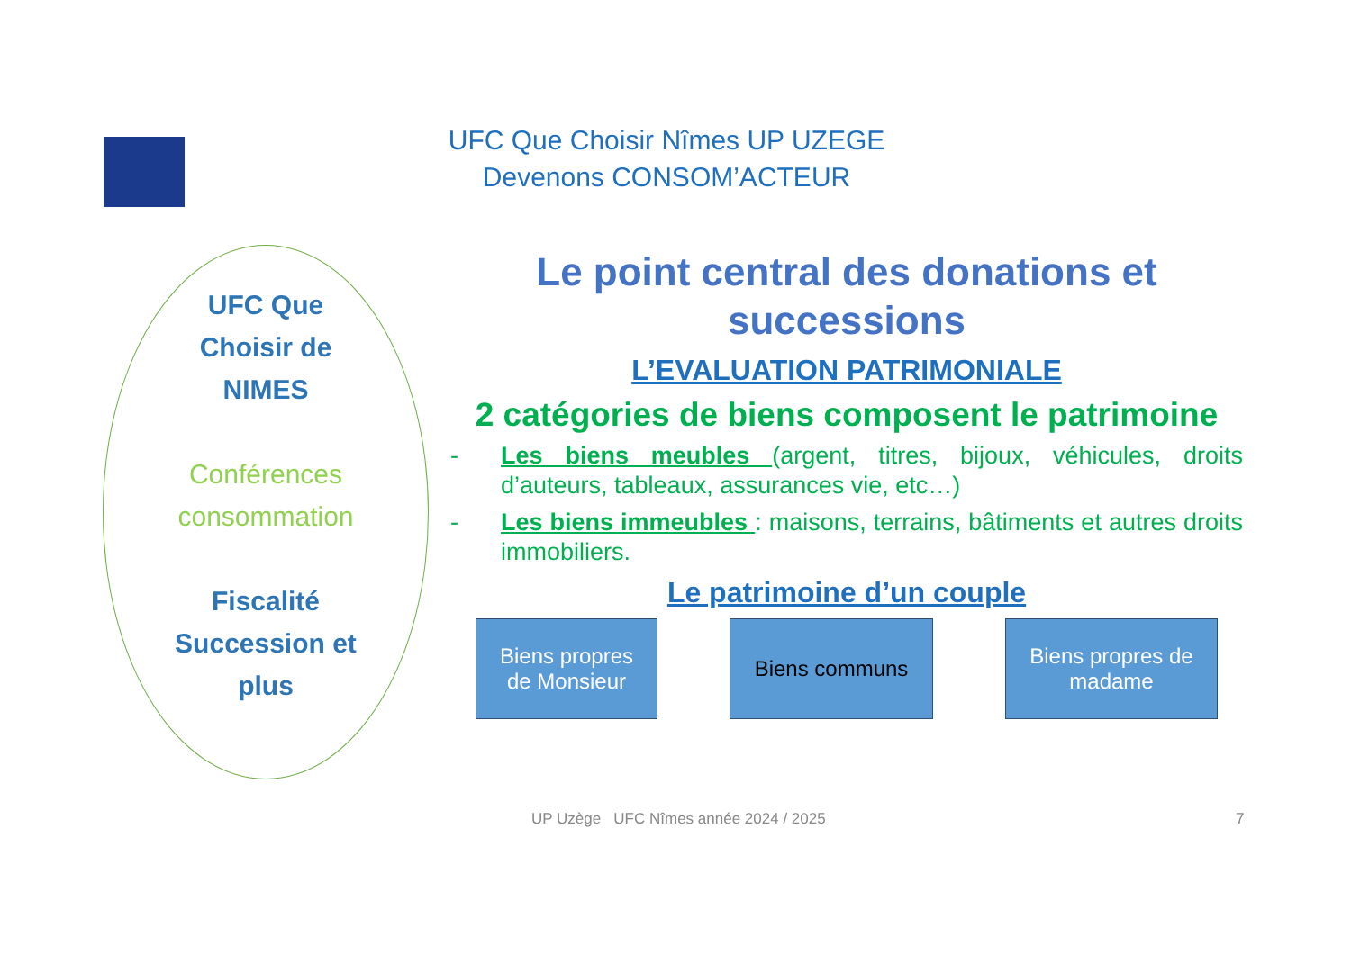UFC Que Choisir Nîmes UP UZEGE
Devenons CONSOM’ACTEUR
UFC Que
Choisir de
NIMES
Conférences
consommation
Fiscalité
Succession et
plus
Le point central des donations et successions
L’EVALUATION PATRIMONIALE
2 catégories de biens composent le patrimoine
- Les biens meubles (argent, titres, bijoux, véhicules, droits d’auteurs, tableaux, assurances vie, etc…)
- Les biens immeubles : maisons, terrains, bâtiments et autres droits immobiliers.
Le patrimoine d’un couple
Biens propres
de Monsieur
Biens communs Biens propres de
madame
UP Uzège UFC Nîmes année 2024 / 2025
7